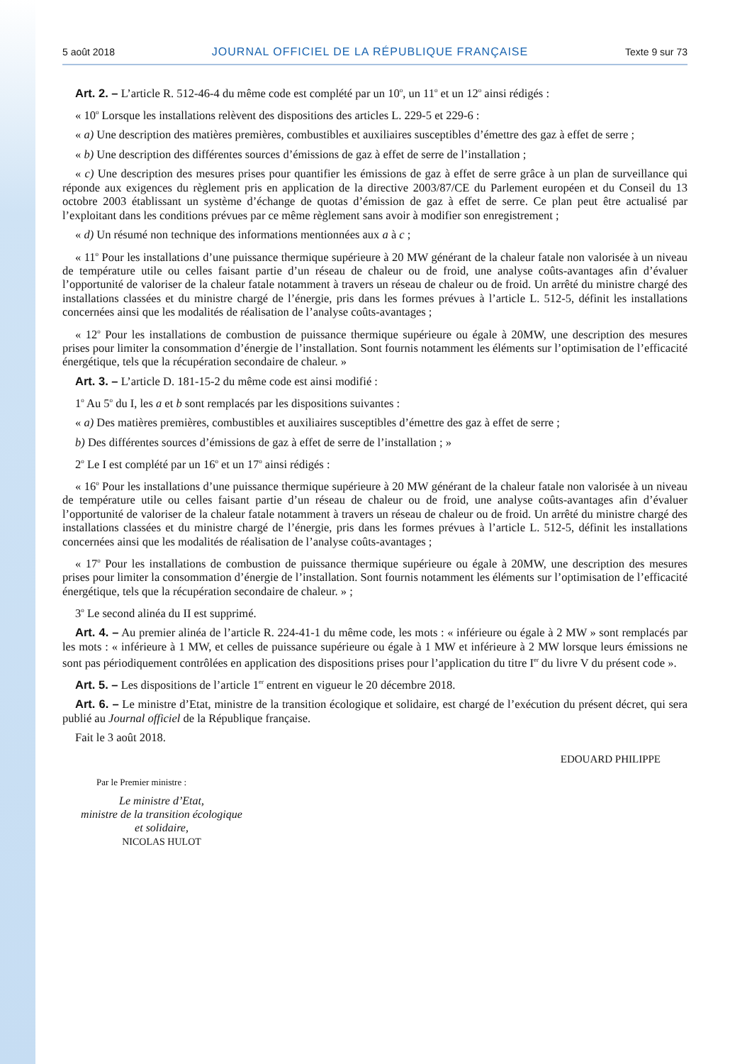5 août 2018 JOURNAL OFFICIEL DE LA RÉPUBLIQUE FRANÇAISE Texte 9 sur 73
Art. 2. – L’article R. 512-46-4 du même code est complété par un 10<sup>o</sup>, un 11<sup>o</sup> et un 12<sup>o</sup> ainsi rédigés :
« 10<sup>o</sup> Lorsque les installations relèvent des dispositions des articles L. 229-5 et 229-6 :
« a) Une description des matières premières, combustibles et auxiliaires susceptibles d’émettre des gaz à effet de serre ;
« b) Une description des différentes sources d’émissions de gaz à effet de serre de l’installation ;
« c) Une description des mesures prises pour quantifier les émissions de gaz à effet de serre grâce à un plan de surveillance qui réponde aux exigences du règlement pris en application de la directive 2003/87/CE du Parlement européen et du Conseil du 13 octobre 2003 établissant un système d’échange de quotas d’émission de gaz à effet de serre. Ce plan peut être actualisé par l’exploitant dans les conditions prévues par ce même règlement sans avoir à modifier son enregistrement ;
« d) Un résumé non technique des informations mentionnées aux a à c ;
« 11<sup>o</sup> Pour les installations d’une puissance thermique supérieure à 20 MW générant de la chaleur fatale non valorisée à un niveau de température utile ou celles faisant partie d’un réseau de chaleur ou de froid, une analyse coûts-avantages afin d’évaluer l’opportunité de valoriser de la chaleur fatale notamment à travers un réseau de chaleur ou de froid. Un arrêté du ministre chargé des installations classées et du ministre chargé de l’énergie, pris dans les formes prévues à l’article L. 512-5, définit les installations concernées ainsi que les modalités de réalisation de l’analyse coûts-avantages ;
« 12<sup>o</sup> Pour les installations de combustion de puissance thermique supérieure ou égale à 20MW, une description des mesures prises pour limiter la consommation d’énergie de l’installation. Sont fournis notamment les éléments sur l’optimisation de l’efficacité énergétique, tels que la récupération secondaire de chaleur. »
Art. 3. – L’article D. 181-15-2 du même code est ainsi modifié :
1<sup>o</sup> Au 5<sup>o</sup> du I, les a et b sont remplacés par les dispositions suivantes :
« a) Des matières premières, combustibles et auxiliaires susceptibles d’émettre des gaz à effet de serre ;
b) Des différentes sources d’émissions de gaz à effet de serre de l’installation ; »
2<sup>o</sup> Le I est complété par un 16<sup>o</sup> et un 17<sup>o</sup> ainsi rédigés :
« 16<sup>o</sup> Pour les installations d’une puissance thermique supérieure à 20 MW générant de la chaleur fatale non valorisée à un niveau de température utile ou celles faisant partie d’un réseau de chaleur ou de froid, une analyse coûts-avantages afin d’évaluer l’opportunité de valoriser de la chaleur fatale notamment à travers un réseau de chaleur ou de froid. Un arrêté du ministre chargé des installations classées et du ministre chargé de l’énergie, pris dans les formes prévues à l’article L. 512-5, définit les installations concernées ainsi que les modalités de réalisation de l’analyse coûts-avantages ;
« 17<sup>o</sup> Pour les installations de combustion de puissance thermique supérieure ou égale à 20MW, une description des mesures prises pour limiter la consommation d’énergie de l’installation. Sont fournis notamment les éléments sur l’optimisation de l’efficacité énergétique, tels que la récupération secondaire de chaleur. » ;
3<sup>o</sup> Le second alinéa du II est supprimé.
Art. 4. – Au premier alinéa de l’article R. 224-41-1 du même code, les mots : « inférieure ou égale à 2 MW » sont remplacés par les mots : « inférieure à 1 MW, et celles de puissance supérieure ou égale à 1 MW et inférieure à 2 MW lorsque leurs émissions ne sont pas périodiquement contrôlées en application des dispositions prises pour l’application du titre I<sup>er</sup> du livre V du présent code ».
Art. 5. – Les dispositions de l’article 1<sup>er</sup> entrent en vigueur le 20 décembre 2018.
Art. 6. – Le ministre d’Etat, ministre de la transition écologique et solidaire, est chargé de l’exécution du présent décret, qui sera publié au Journal officiel de la République française.
Fait le 3 août 2018.
EDOUARD PHILIPPE
Par le Premier ministre :
Le ministre d’Etat,
ministre de la transition écologique
et solidaire,
NICOLAS HULOT